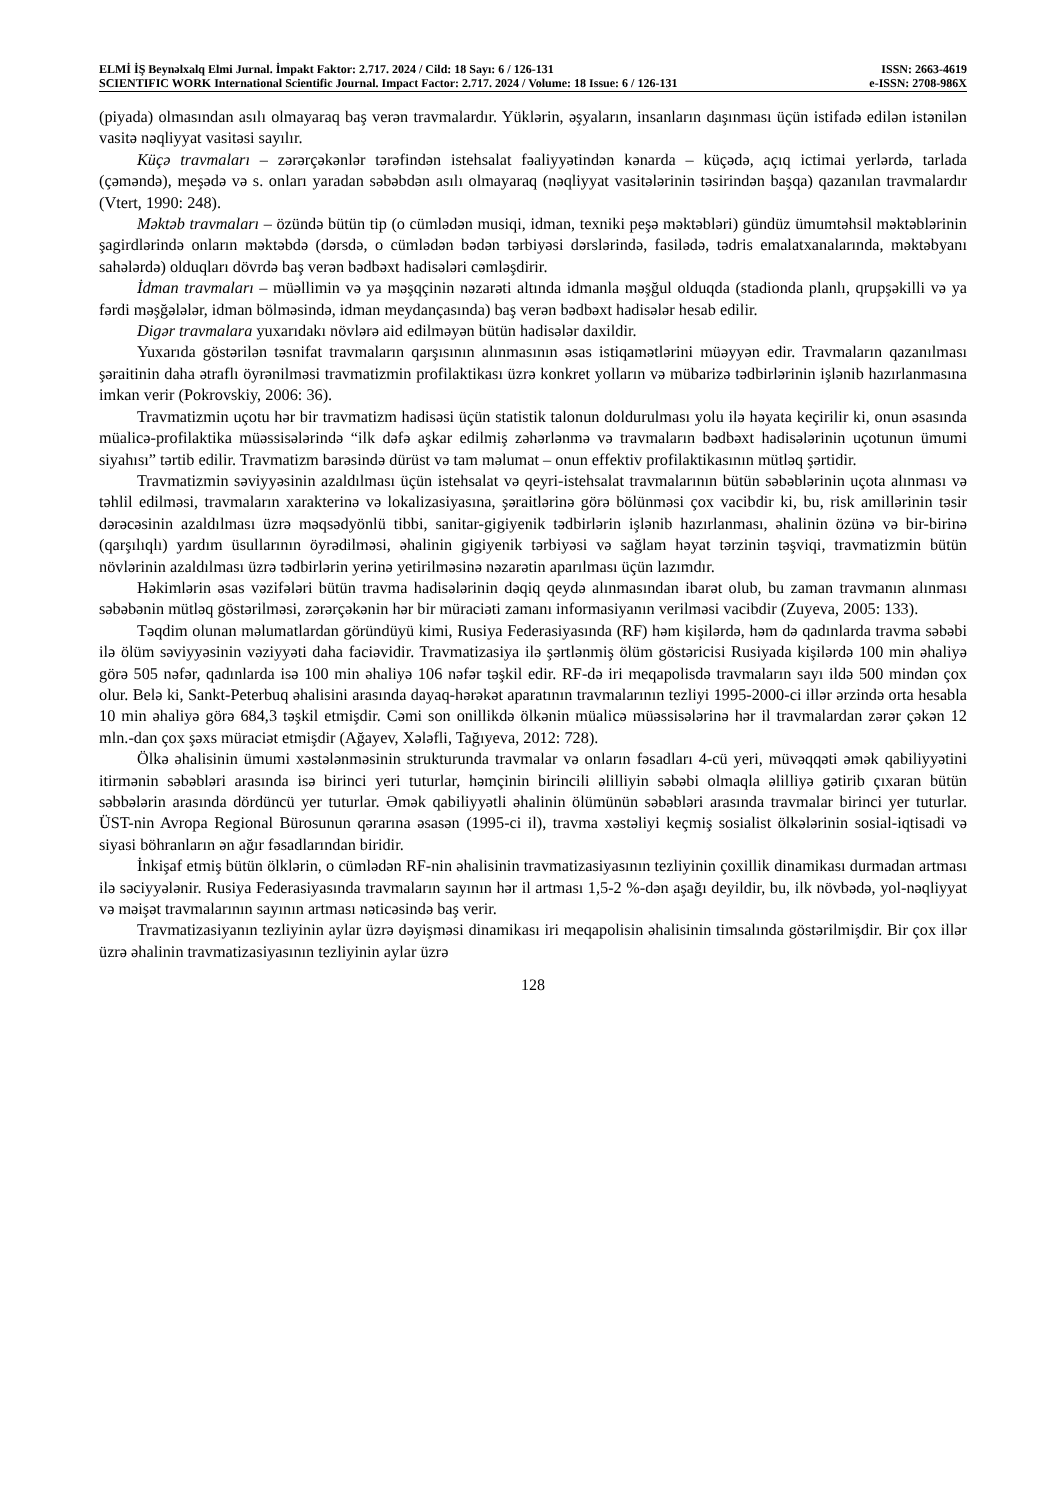ELMİ İŞ Beynəlxalq Elmi Jurnal. İmpakt Faktor: 2.717. 2024 / Cild: 18 Sayı: 6 / 126-131 ISSN: 2663-4619
SCIENTIFIC WORK International Scientific Journal. Impact Factor: 2.717. 2024 / Volume: 18 Issue: 6 / 126-131 e-ISSN: 2708-986X
(piyada) olmasından asılı olmayaraq baş verən travmalardır. Yüklərin, əşyaların, insanların daşınması üçün istifadə edilən istənilən vasitə nəqliyyat vasitəsi sayılır.
Küçə travmaları – zərərçəkənlər tərəfindən istehsalat fəaliyyətindən kənarda – küçədə, açıq ictimai yerlərdə, tarlada (çəməndə), meşədə və s. onları yaradan səbəbdən asılı olmayaraq (nəqliyyat vasitələrinin təsirindən başqa) qazanılan travmalardır (Vtert, 1990: 248).
Məktəb travmaları – özündə bütün tip (o cümlədən musiqi, idman, texniki peşə məktəbləri) gündüz ümumtəhsil məktəblərinin şagirdlərində onların məktəbdə (dərsdə, o cümlədən bədən tərbiyəsi dərslərində, fasilədə, tədris emalatxanalarında, məktəbyanı sahələrdə) olduqları dövrdə baş verən bədbəxt hadisələri cəmləşdirir.
İdman travmaları – müəllimin və ya məşqçinin nəzarəti altında idmanla məşğul olduqda (stadionda planlı, qrupşəkilli və ya fərdi məşğələlər, idman bölməsində, idman meydançasında) baş verən bədbəxt hadisələr hesab edilir.
Digər travmalara yuxarıdakı növlərə aid edilməyən bütün hadisələr daxildir.
Yuxarıda göstərilən təsnifat travmaların qarşısının alınmasının əsas istiqamətlərini müəyyən edir. Travmaların qazanılması şəraitinin daha ətraflı öyrənilməsi travmatizmin profilaktikası üzrə konkret yolların və mübarizə tədbirlərinin işlənib hazırlanmasına imkan verir (Pokrovskiy, 2006: 36).
Travmatizmin uçotu hər bir travmatizm hadisəsi üçün statistik talonun doldurulması yolu ilə həyata keçirilir ki, onun əsasında müalicə-profilaktika müəssisələrində “ilk dəfə aşkar edilmiş zəhərlənmə və travmaların bədbəxt hadisələrinin uçotunun ümumi siyahısı” tərtib edilir. Travmatizm barəsində dürüst və tam məlumat – onun effektiv profilaktikasının mütləq şərtidir.
Travmatizmin səviyyəsinin azaldılması üçün istehsalat və qeyri-istehsalat travmalarının bütün səbəblərinin uçota alınması və təhlil edilməsi, travmaların xarakterinə və lokalizasiyasına, şəraitlərinə görə bölünməsi çox vacibdir ki, bu, risk amillərinin təsir dərəcəsinin azaldılması üzrə məqsədyönlü tibbi, sanitar-gigiyenik tədbirlərin işlənib hazırlanması, əhalinin özünə və bir-birinə (qarşılıqlı) yardım üsullarının öyrədilməsi, əhalinin gigiyenik tərbiyəsi və sağlam həyat tərzinin təşviqi, travmatizmin bütün növlərinin azaldılması üzrə tədbirlərin yerinə yetirilməsinə nəzarətin aparılması üçün lazımdır.
Həkimlərin əsas vəzifələri bütün travma hadisələrinin dəqiq qeydə alınmasından ibarət olub, bu zaman travmanın alınması səbəbənin mütləq göstərilməsi, zərərçəkənin hər bir müraciəti zamanı informasiyanın verilməsi vacibdir (Zuyeva, 2005: 133).
Təqdim olunan məlumatlardan göründüyü kimi, Rusiya Federasiyasında (RF) həm kişilərdə, həm də qadınlarda travma səbəbi ilə ölüm səviyyəsinin vəziyyəti daha faciəvidir. Travmatizasiya ilə şərtlənmiş ölüm göstəricisi Rusiyada kişilərdə 100 min əhaliyə görə 505 nəfər, qadınlarda isə 100 min əhaliyə 106 nəfər təşkil edir. RF-də iri meqapolisdə travmaların sayı ildə 500 mindən çox olur. Belə ki, Sankt-Peterbuq əhalisini arasında dayaq-hərəkət aparatının travmalarının tezliyi 1995-2000-ci illər ərzində orta hesabla 10 min əhaliyə görə 684,3 təşkil etmişdir. Cəmi son onillikdə ölkənin müalicə müəssisələrinə hər il travmalardan zərər çəkən 12 mln.-dan çox şəxs müraciət etmişdir (Ağayev, Xələfli, Tağıyeva, 2012: 728).
Ölkə əhalisinin ümumi xəstələnməsinin strukturunda travmalar və onların fəsadları 4-cü yeri, müvəqqəti əmək qabiliyyətini itirmənin səbəbləri arasında isə birinci yeri tuturlar, həmçinin birincili əlilliyin səbəbi olmaqla əlilliyə gətirib çıxaran bütün səbbələrin arasında dördüncü yer tuturlar. Əmək qabiliyyətli əhalinin ölümünün səbəbləri arasında travmalar birinci yer tuturlar. ÜST-nin Avropa Regional Bürosunun qərarına əsasən (1995-ci il), travma xəstəliyi keçmiş sosialist ölkələrinin sosial-iqtisadi və siyasi böhranların ən ağır fəsadlarından biridir.
İnkişaf etmiş bütün ölklərin, o cümlədən RF-nin əhalisinin travmatizasiyasının tezliyinin çoxillik dinamikası durmadan artması ilə səciyyələnir. Rusiya Federasiyasında travmaların sayının hər il artması 1,5-2 %-dən aşağı deyildir, bu, ilk növbədə, yol-nəqliyyat və məişət travmalarının sayının artması nəticəsində baş verir.
Travmatizasiyanın tezliyinin aylar üzrə dəyişməsi dinamikası iri meqapolisin əhalisinin timsalında göstərilmişdir. Bir çox illər üzrə əhalinin travmatizasiyasının tezliyinin aylar üzrə
128